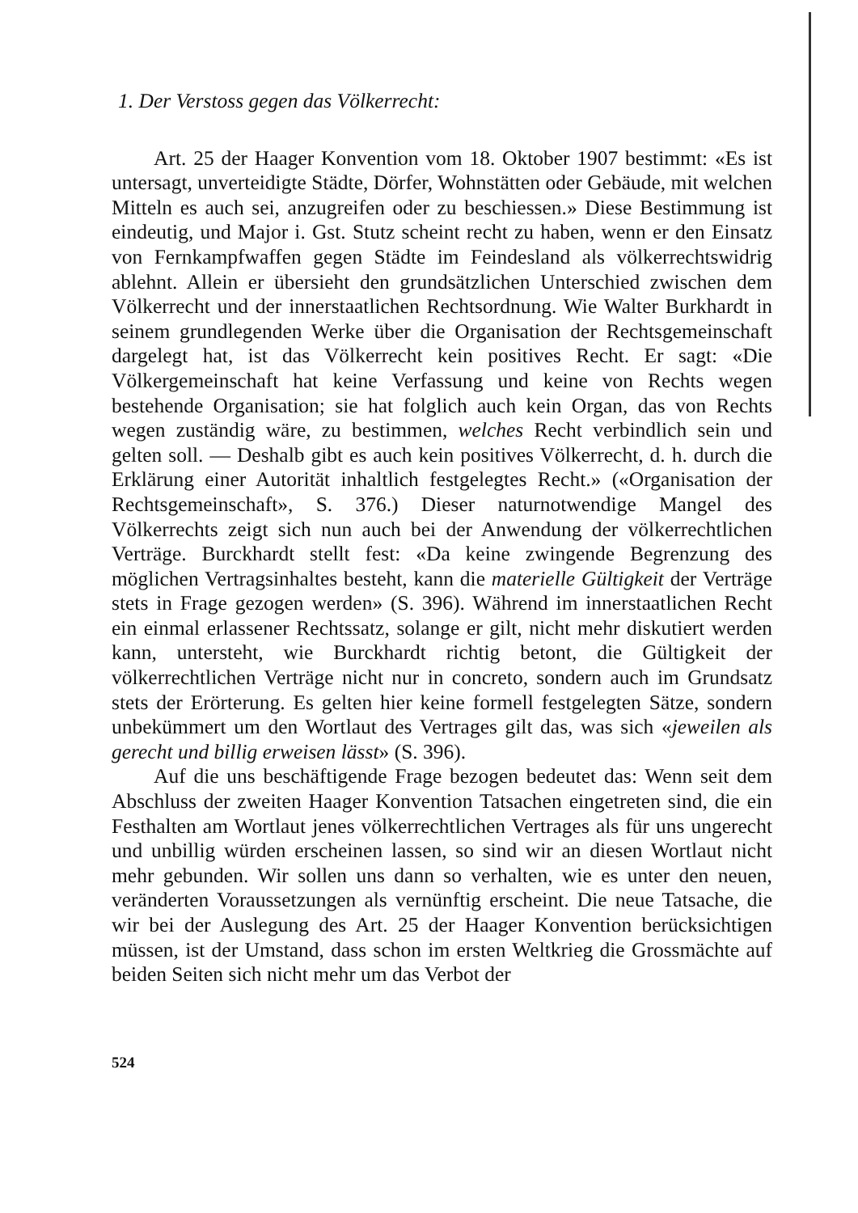1. Der Verstoss gegen das Völkerrecht:
Art. 25 der Haager Konvention vom 18. Oktober 1907 bestimmt: «Es ist untersagt, unverteidigte Städte, Dörfer, Wohnstätten oder Gebäude, mit welchen Mitteln es auch sei, anzugreifen oder zu beschiessen.» Diese Bestimmung ist eindeutig, und Major i. Gst. Stutz scheint recht zu haben, wenn er den Einsatz von Fernkampfwaffen gegen Städte im Feindesland als völkerrechtswidrig ablehnt. Allein er übersieht den grundsätzlichen Unterschied zwischen dem Völkerrecht und der innerstaatlichen Rechtsordnung. Wie Walter Burkhardt in seinem grundlegenden Werke über die Organisation der Rechtsgemeinschaft dargelegt hat, ist das Völkerrecht kein positives Recht. Er sagt: «Die Völkergemeinschaft hat keine Verfassung und keine von Rechts wegen bestehende Organisation; sie hat folglich auch kein Organ, das von Rechts wegen zuständig wäre, zu bestimmen, welches Recht verbindlich sein und gelten soll. — Deshalb gibt es auch kein positives Völkerrecht, d. h. durch die Erklärung einer Autorität inhaltlich festgelegtes Recht.» («Organisation der Rechtsgemeinschaft», S. 376.) Dieser naturnotwendige Mangel des Völkerrechts zeigt sich nun auch bei der Anwendung der völkerrechtlichen Verträge. Burckhardt stellt fest: «Da keine zwingende Begrenzung des möglichen Vertragsinhaltes besteht, kann die materielle Gültigkeit der Verträge stets in Frage gezogen werden» (S. 396). Während im innerstaatlichen Recht ein einmal erlassener Rechtssatz, solange er gilt, nicht mehr diskutiert werden kann, untersteht, wie Burckhardt richtig betont, die Gültigkeit der völkerrechtlichen Verträge nicht nur in concreto, sondern auch im Grundsatz stets der Erörterung. Es gelten hier keine formell festgelegten Sätze, sondern unbekümmert um den Wortlaut des Vertrages gilt das, was sich «jeweilen als gerecht und billig erweisen lässt» (S. 396).
Auf die uns beschäftigende Frage bezogen bedeutet das: Wenn seit dem Abschluss der zweiten Haager Konvention Tatsachen eingetreten sind, die ein Festhalten am Wortlaut jenes völkerrechtlichen Vertrages als für uns ungerecht und unbillig würden erscheinen lassen, so sind wir an diesen Wortlaut nicht mehr gebunden. Wir sollen uns dann so verhalten, wie es unter den neuen, veränderten Voraussetzungen als vernünftig erscheint. Die neue Tatsache, die wir bei der Auslegung des Art. 25 der Haager Konvention berücksichtigen müssen, ist der Umstand, dass schon im ersten Weltkrieg die Grossmächte auf beiden Seiten sich nicht mehr um das Verbot der
524